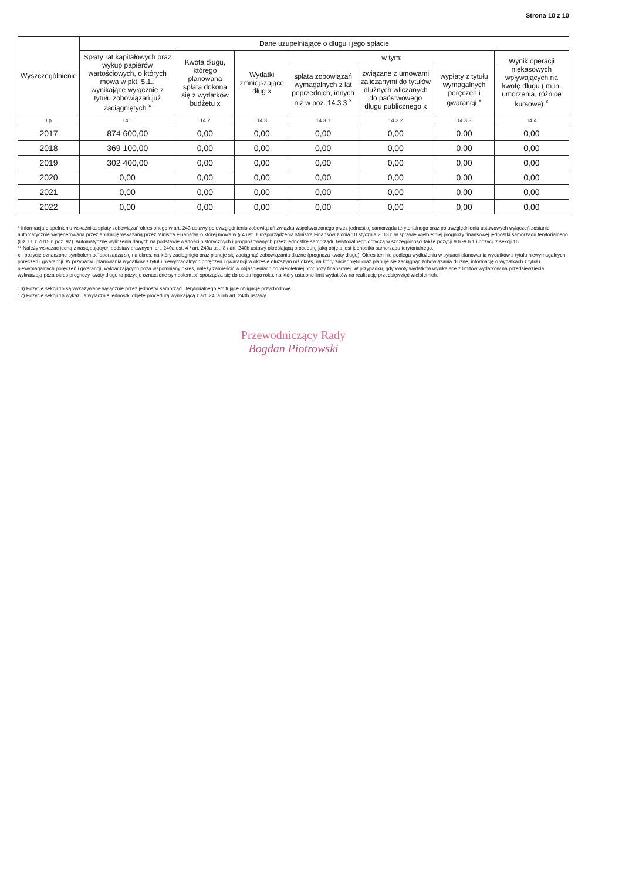Strona 10 z 10
| Wyszczególnienie | Dane uzupełniające o długu i jego spłacie | | | | | | |
| --- | --- | --- | --- | --- | --- | --- | --- |
| | Spłaty rat kapitałowych oraz wykup papierów wartościowych, o których mowa w pkt. 5.1., wynikające wyłącznie z tytułu zobowiązań już zaciągniętych <sup>x</sup> | Kwota długu, którego planowana spłata dokona się z wydatków budżetu x | Wydatki zmniejszające dług x | w tym: | | | Wynik operacji niekasowych wpływających na kwotę długu ( m.in. umorzenia, różnice kursowe) <sup>x</sup> |
| | | | | spłata zobowiązań wymagalnych z lat poprzednich, innych niż w poz. 14.3.3 <sup>x</sup> | związane z umowami zaliczanymi do tytułów dłużnych wliczanych do państwowego długu publicznego x | wypłaty z tytułu wymagalnych poręczeń i gwarancji <sup>x</sup> | |
| Lp | 14.1 | 14.2 | 14.3 | 14.3.1 | 14.3.2 | 14.3.3 | 14.4 |
| 2017 | 874 600,00 | 0,00 | 0,00 | 0,00 | 0,00 | 0,00 | 0,00 |
| 2018 | 369 100,00 | 0,00 | 0,00 | 0,00 | 0,00 | 0,00 | 0,00 |
| 2019 | 302 400,00 | 0,00 | 0,00 | 0,00 | 0,00 | 0,00 | 0,00 |
| 2020 | 0,00 | 0,00 | 0,00 | 0,00 | 0,00 | 0,00 | 0,00 |
| 2021 | 0,00 | 0,00 | 0,00 | 0,00 | 0,00 | 0,00 | 0,00 |
| 2022 | 0,00 | 0,00 | 0,00 | 0,00 | 0,00 | 0,00 | 0,00 |
* Informacja o spełnieniu wskaźnika spłaty zobowiązań określonego w art. 243 ustawy po uwzględnieniu zobowiązań związku współtworzonego przez jednostkę samorządu terytorialnego oraz po uwzględnieniu ustawowych wyłączeń zostanie automatycznie wygenerowana przez aplikację wskazaną przez Ministra Finansów, o której mowa w § 4 ust. 1 rozporządzenia Ministra Finansów z dnia 10 stycznia 2013 r. w sprawie wieloletniej prognozy finansowej jednostki samorządu terytorialnego (Dz. U. z 2015 r. poz. 92). Automatyczne wyliczenia danych na podstawie wartości historycznych i prognozowanych przez jednostkę samorządu terytorialnego dotyczą w szczególności także pozycji 9.6.-9.6.1 i pozycji z sekcji 16.
** Należy wskazać jedną z następujących podstaw prawnych: art. 240a ust. 4 / art. 240a ust. 8 / art. 240b ustawy określającą procedurę jaką objęta jest jednostka samorządu terytorialnego.
x - pozycje oznaczone symbolem „x" sporządza się na okres, na który zaciągnięto oraz planuje się zaciągnąć zobowiązania dłużne (prognoza kwoty długu). Okres ten nie podlega wydłużeniu w sytuacji planowania wydatków z tytułu niewymagalnych poręczeń i gwarancji. W przypadku planowania wydatków z tytułu niewymagalnych poręczeń i gwarancji w okresie dłuższym niż okres, na który zaciągnięto oraz planuje się zaciągnąć zobowiązania dłużne, informację o wydatkach z tytułu niewymagalnych poręczeń i gwarancji, wykraczających poza wspomniany okres, należy zamieścić w objaśnieniach do wieloletniej prognozy finansowej. W przypadku, gdy kwoty wydatków wynikające z limitów wydatków na przedsięwzięcia wykraczają poza okres prognozy kwoty długu to pozycje oznaczone symbolem „x" sporządza się do ostatniego roku, na który ustalono limit wydatków na realizację przedsięwzięć wieloletnich.
16) Pozycje sekcji 15 są wykazywane wyłącznie przez jednostki samorządu terytorialnego emitujące obligacje przychodowe.
17) Pozycje sekcji 16 wykazują wyłącznie jednostki objęte procedurą wynikającą z art. 240a lub art. 240b ustawy
Przewodniczący Rady
Bogdan Piotrowski